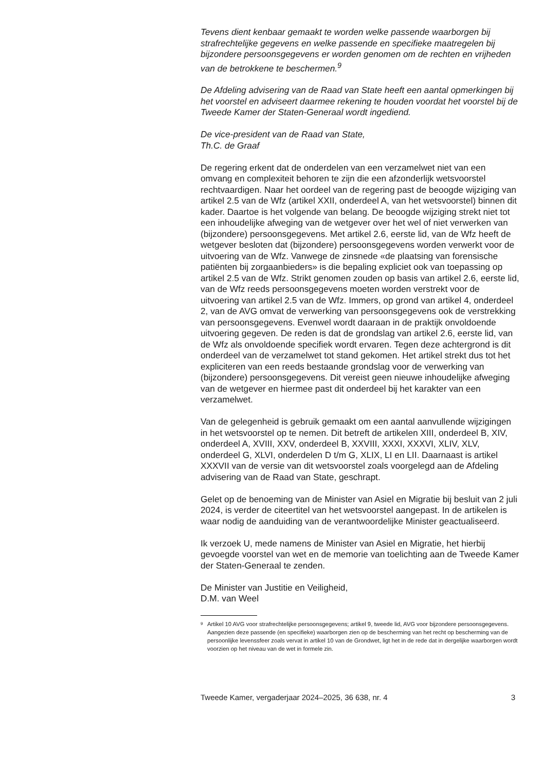Tevens dient kenbaar gemaakt te worden welke passende waarborgen bij strafrechtelijke gegevens en welke passende en specifieke maatregelen bij bijzondere persoonsgegevens er worden genomen om de rechten en vrijheden van de betrokkene te beschermen.<sup>9</sup>
De Afdeling advisering van de Raad van State heeft een aantal opmerkingen bij het voorstel en adviseert daarmee rekening te houden voordat het voorstel bij de Tweede Kamer der Staten-Generaal wordt ingediend.
De vice-president van de Raad van State,
Th.C. de Graaf
De regering erkent dat de onderdelen van een verzamelwet niet van een omvang en complexiteit behoren te zijn die een afzonderlijk wetsvoorstel rechtvaardigen. Naar het oordeel van de regering past de beoogde wijziging van artikel 2.5 van de Wfz (artikel XXII, onderdeel A, van het wetsvoorstel) binnen dit kader. Daartoe is het volgende van belang. De beoogde wijziging strekt niet tot een inhoudelijke afweging van de wetgever over het wel of niet verwerken van (bijzondere) persoonsgegevens. Met artikel 2.6, eerste lid, van de Wfz heeft de wetgever besloten dat (bijzondere) persoonsgegevens worden verwerkt voor de uitvoering van de Wfz. Vanwege de zinsnede «de plaatsing van forensische patiënten bij zorgaanbieders» is die bepaling expliciet ook van toepassing op artikel 2.5 van de Wfz. Strikt genomen zouden op basis van artikel 2.6, eerste lid, van de Wfz reeds persoonsgegevens moeten worden verstrekt voor de uitvoering van artikel 2.5 van de Wfz. Immers, op grond van artikel 4, onderdeel 2, van de AVG omvat de verwerking van persoonsgegevens ook de verstrekking van persoonsgegevens. Evenwel wordt daaraan in de praktijk onvoldoende uitvoering gegeven. De reden is dat de grondslag van artikel 2.6, eerste lid, van de Wfz als onvoldoende specifiek wordt ervaren. Tegen deze achtergrond is dit onderdeel van de verzamelwet tot stand gekomen. Het artikel strekt dus tot het expliciteren van een reeds bestaande grondslag voor de verwerking van (bijzondere) persoonsgegevens. Dit vereist geen nieuwe inhoudelijke afweging van de wetgever en hiermee past dit onderdeel bij het karakter van een verzamelwet.
Van de gelegenheid is gebruik gemaakt om een aantal aanvullende wijzigingen in het wetsvoorstel op te nemen. Dit betreft de artikelen XIII, onderdeel B, XIV, onderdeel A, XVIII, XXV, onderdeel B, XXVIII, XXXI, XXXVI, XLIV, XLV, onderdeel G, XLVI, onderdelen D t/m G, XLIX, LI en LII. Daarnaast is artikel XXXVII van de versie van dit wetsvoorstel zoals voorgelegd aan de Afdeling advisering van de Raad van State, geschrapt.
Gelet op de benoeming van de Minister van Asiel en Migratie bij besluit van 2 juli 2024, is verder de citeertitel van het wetsvoorstel aangepast. In de artikelen is waar nodig de aanduiding van de verantwoordelijke Minister geactualiseerd.
Ik verzoek U, mede namens de Minister van Asiel en Migratie, het hierbij gevoegde voorstel van wet en de memorie van toelichting aan de Tweede Kamer der Staten-Generaal te zenden.
De Minister van Justitie en Veiligheid,
D.M. van Weel
<sup>9</sup> Artikel 10 AVG voor strafrechtelijke persoonsgegevens; artikel 9, tweede lid, AVG voor bijzondere persoonsgegevens. Aangezien deze passende (en specifieke) waarborgen zien op de bescherming van het recht op bescherming van de persoonlijke levenssfeer zoals vervat in artikel 10 van de Grondwet, ligt het in de rede dat in dergelijke waarborgen wordt voorzien op het niveau van de wet in formele zin.
Tweede Kamer, vergaderjaar 2024–2025, 36 638, nr. 4 3